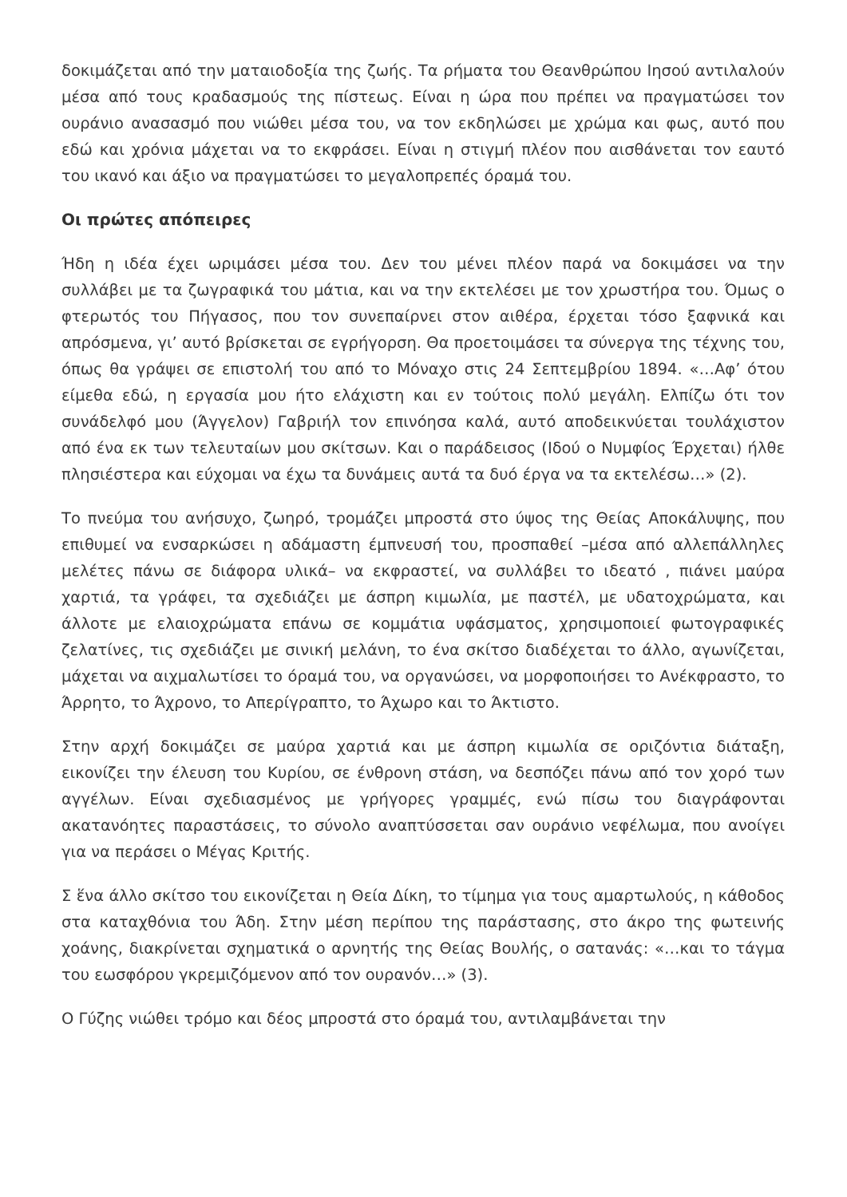δοκιμάζεται από την ματαιοδοξία της ζωής. Τα ρήματα του Θεανθρώπου Ιησού αντιλαλούν μέσα από τους κραδασμούς της πίστεως. Είναι η ώρα που πρέπει να πραγματώσει τον ουράνιο ανασασμό που νιώθει μέσα του, να τον εκδηλώσει με χρώμα και φως, αυτό που εδώ και χρόνια μάχεται να το εκφράσει. Είναι η στιγμή πλέον που αισθάνεται τον εαυτό του ικανό και άξιο να πραγματώσει το μεγαλοπρεπές όραμά του.
Οι πρώτες απόπειρες
Ήδη η ιδέα έχει ωριμάσει μέσα του. Δεν του μένει πλέον παρά να δοκιμάσει να την συλλάβει με τα ζωγραφικά του μάτια, και να την εκτελέσει με τον χρωστήρα του. Όμως ο φτερωτός του Πήγασος, που τον συνεπαίρνει στον αιθέρα, έρχεται τόσο ξαφνικά και απρόσμενα, γι’ αυτό βρίσκεται σε εγρήγορση. Θα προετοιμάσει τα σύνεργα της τέχνης του, όπως θα γράψει σε επιστολή του από το Μόναχο στις 24 Σεπτεμβρίου 1894. «…Αφ’ ότου είμεθα εδώ, η εργασία μου ήτο ελάχιστη και εν τούτοις πολύ μεγάλη. Ελπίζω ότι τον συνάδελφό μου (Άγγελον) Γαβριήλ τον επινόησα καλά, αυτό αποδεικνύεται τουλάχιστον από ένα εκ των τελευταίων μου σκίτσων. Και ο παράδεισος (Ιδού ο Νυμφίος Έρχεται) ήλθε πλησιέστερα και εύχομαι να έχω τα δυνάμεις αυτά τα δυό έργα να τα εκτελέσω…» (2).
Το πνεύμα του ανήσυχο, ζωηρό, τρομάζει μπροστά στο ύψος της Θείας Αποκάλυψης, που επιθυμεί να ενσαρκώσει η αδάμαστη έμπνευσή του, προσπαθεί –μέσα από αλλεπάλληλες μελέτες πάνω σε διάφορα υλικά– να εκφραστεί, να συλλάβει το ιδεατό , πιάνει μαύρα χαρτιά, τα γράφει, τα σχεδιάζει με άσπρη κιμωλία, με παστέλ, με υδατοχρώματα, και άλλοτε με ελαιοχρώματα επάνω σε κομμάτια υφάσματος, χρησιμοποιεί φωτογραφικές ζελατίνες, τις σχεδιάζει με σινική μελάνη, το ένα σκίτσο διαδέχεται το άλλο, αγωνίζεται, μάχεται να αιχμαλωτίσει το όραμά του, να οργανώσει, να μορφοποιήσει το Ανέκφραστο, το Άρρητο, το Άχρονο, το Απερίγραπτο, το Άχωρο και το Άκτιστο.
Στην αρχή δοκιμάζει σε μαύρα χαρτιά και με άσπρη κιμωλία σε οριζόντια διάταξη, εικονίζει την έλευση του Κυρίου, σε ένθρονη στάση, να δεσπόζει πάνω από τον χορό των αγγέλων. Είναι σχεδιασμένος με γρήγορες γραμμές, ενώ πίσω του διαγράφονται ακατανόητες παραστάσεις, το σύνολο αναπτύσσεται σαν ουράνιο νεφέλωμα, που ανοίγει για να περάσει ο Μέγας Κριτής.
Σ ἕνα άλλο σκίτσο του εικονίζεται η Θεία Δίκη, το τίμημα για τους αμαρτωλούς, η κάθοδος στα καταχθόνια του Άδη. Στην μέση περίπου της παράστασης, στο άκρο της φωτεινής χοάνης, διακρίνεται σχηματικά ο αρνητής της Θείας Βουλής, ο σατανάς: «…και το τάγμα του εωσφόρου γκρεμιζόμενον από τον ουρανόν…» (3).
Ο Γύζης νιώθει τρόμο και δέος μπροστά στο όραμά του, αντιλαμβάνεται την